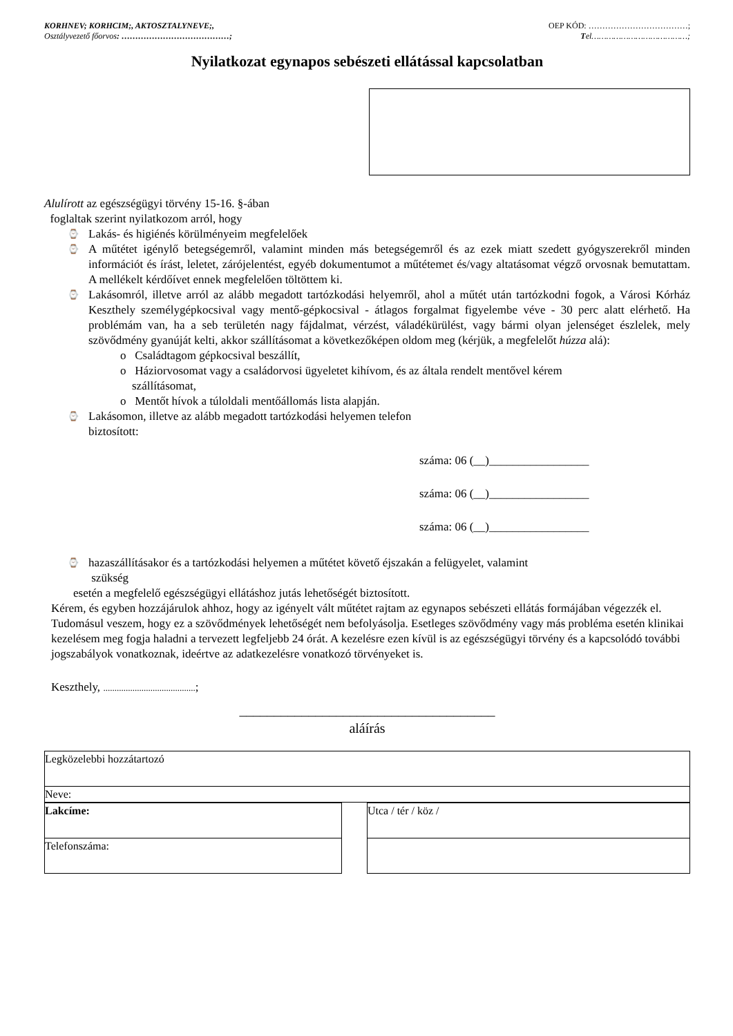KORHNEV; KORHCIM;, AKTOSZTALYNEVE;,
Osztályvezető főorvos: …………………………………;
OEP KÓD: ………………………………;
Tel…………………………………;
Nyilatkozat egynapos sebészeti ellátással kapcsolatban
Alulírott az egészségügyi törvény 15-16. §-ában
foglaltak szerint nyilatkozom arról, hogy
⌚ Lakás- és higiénés körülményeim megfelelőek
⌚ A műtétet igénylő betegségemről, valamint minden más betegségemről és az ezek miatt szedett gyógyszerekről minden információt és írást, leletet, zárójelentést, egyéb dokumentumot a műtétemet és/vagy altatásomat végző orvosnak bemutattam. A mellékelt kérdőívet ennek megfelelően töltöttem ki.
⌚ Lakásomról, illetve arról az alább megadott tartózkodási helyemről, ahol a műtét után tartózkodni fogok, a Városi Kórház Keszthely személygépkocsival vagy mentő-gépkocsival - átlagos forgalmat figyelembe véve - 30 perc alatt elérhető. Ha problémám van, ha a seb területén nagy fájdalmat, vérzést, váladékürülést, vagy bármi olyan jelenséget észlelek, mely szövődmény gyanúját kelti, akkor szállításomat a következőképen oldom meg (kérjük, a megfelelőt húzza alá):
o Családtagom gépkocsival beszállít,
o Háziorvosomat vagy a családorvosi ügyeletet kihívom, és az általa rendelt mentővel kérem
szállításomat,
o Mentőt hívok a túloldali mentőállomás lista alapján.
⌚ Lakásomon, illetve az alább megadott tartózkodási helyemen telefon
biztosított:
száma: 06 (__)_________________
száma: 06 (__)_________________
száma: 06 (__)_________________
⌚ hazaszállításakor és a tartózkodási helyemen a műtétet követő éjszakán a felügyelet, valamint
szükség
esetén a megfelelő egészségügyi ellátáshoz jutás lehetőségét biztosított.
Kérem, és egyben hozzájárulok ahhoz, hogy az igényelt vált műtétet rajtam az egynapos sebészeti ellátás formájában végezzék el. Tudomásul veszem, hogy ez a szövődmények lehetőségét nem befolyásolja. Esetleges szövődmény vagy más probléma esetén klinikai kezelésem meg fogja haladni a tervezett legfeljebb 24 órát. A kezelésre ezen kívül is az egészségügyi törvény és a kapcsolódó további jogszabályok vonatkoznak, ideértve az adatkezelésre vonatkozó törvényeket is.
Keszthely, .........................................;
_____________________________________
aláírás
| Legközelebbi hozzátartozó |
| Neve: |
| Lakcíme: | | Utca / tér / köz / |
| Telefonszáma: | | |